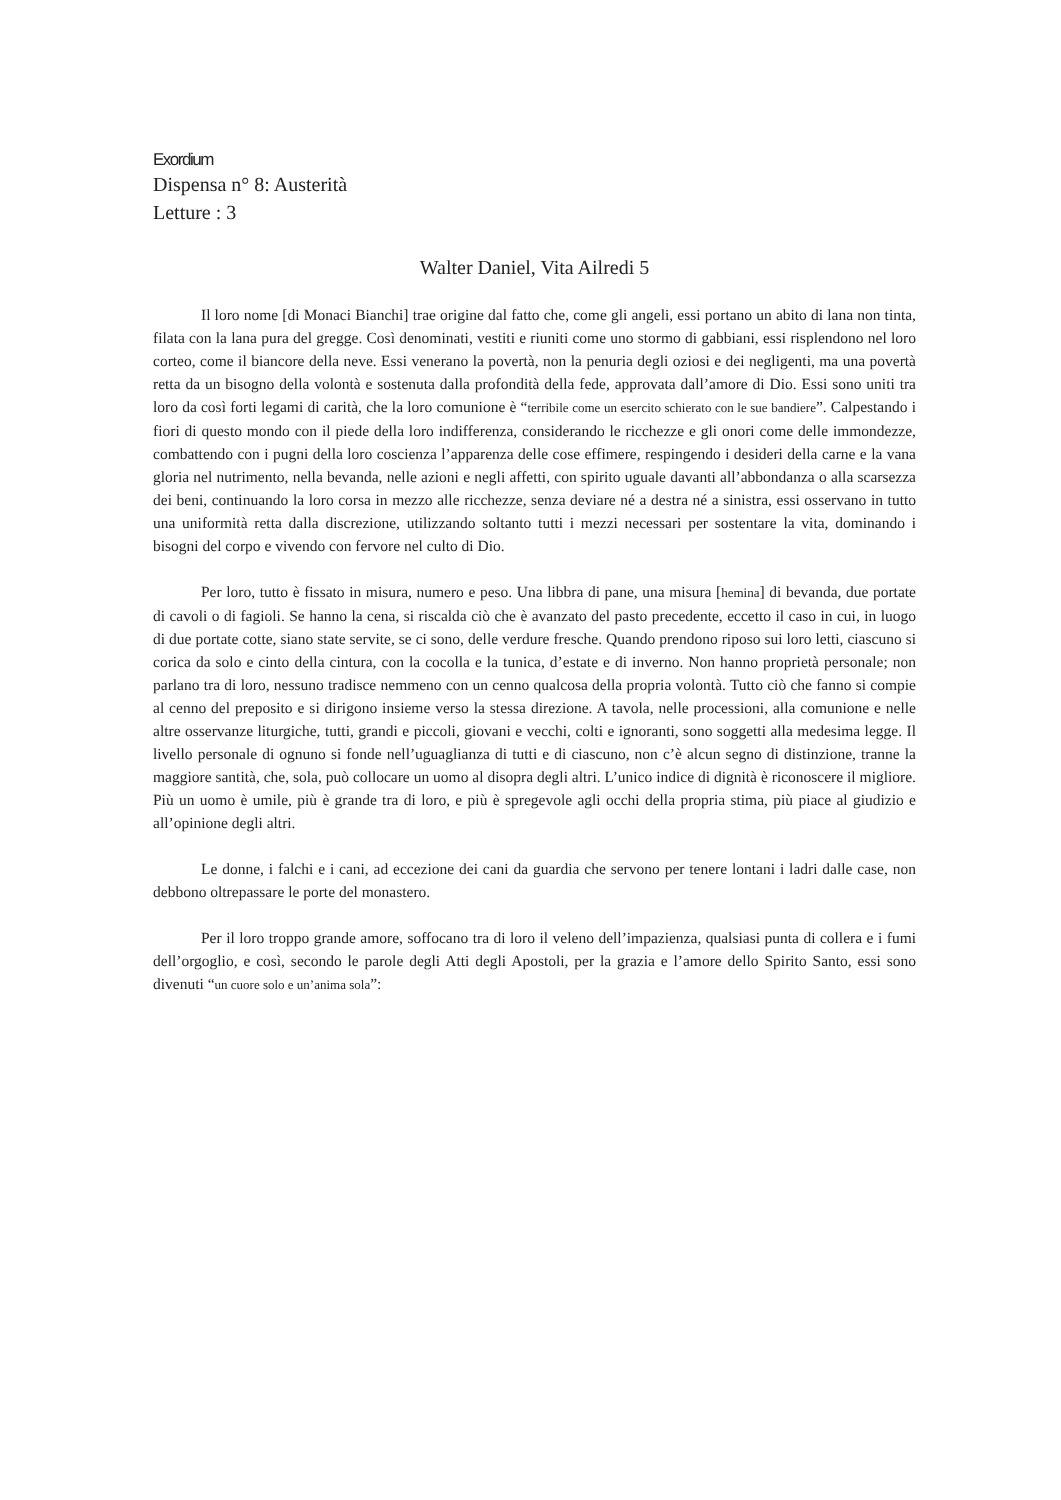Exordium
Dispensa n° 8: Austerità
Letture : 3
Walter Daniel, Vita Ailredi 5
Il loro nome [di Monaci Bianchi] trae origine dal fatto che, come gli angeli, essi portano un abito di lana non tinta, filata con la lana pura del gregge. Così denominati, vestiti e riuniti come uno stormo di gabbiani, essi risplendono nel loro corteo, come il biancore della neve. Essi venerano la povertà, non la penuria degli oziosi e dei negligenti, ma una povertà retta da un bisogno della volontà e sostenuta dalla profondità della fede, approvata dall’amore di Dio. Essi sono uniti tra loro da così forti legami di carità, che la loro comunione è “terribile come un esercito schierato con le sue bandiere”. Calpestando i fiori di questo mondo con il piede della loro indifferenza, considerando le ricchezze e gli onori come delle immondezze, combattendo con i pugni della loro coscienza l’apparenza delle cose effimere, respingendo i desideri della carne e la vana gloria nel nutrimento, nella bevanda, nelle azioni e negli affetti, con spirito uguale davanti all’abbondanza o alla scarsezza dei beni, continuando la loro corsa in mezzo alle ricchezze, senza deviare né a destra né a sinistra, essi osservano in tutto una uniformità retta dalla discrezione, utilizzando soltanto tutti i mezzi necessari per sostentare la vita, dominando i bisogni del corpo e vivendo con fervore nel culto di Dio.
Per loro, tutto è fissato in misura, numero e peso. Una libbra di pane, una misura [hemina] di bevanda, due portate di cavoli o di fagioli. Se hanno la cena, si riscalda ciò che è avanzato del pasto precedente, eccetto il caso in cui, in luogo di due portate cotte, siano state servite, se ci sono, delle verdure fresche. Quando prendono riposo sui loro letti, ciascuno si corica da solo e cinto della cintura, con la cocolla e la tunica, d’estate e di inverno. Non hanno proprietà personale; non parlano tra di loro, nessuno tradisce nemmeno con un cenno qualcosa della propria volontà. Tutto ciò che fanno si compie al cenno del preposito e si dirigono insieme verso la stessa direzione. A tavola, nelle processioni, alla comunione e nelle altre osservanze liturgiche, tutti, grandi e piccoli, giovani e vecchi, colti e ignoranti, sono soggetti alla medesima legge. Il livello personale di ognuno si fonde nell’uguaglianza di tutti e di ciascuno, non c’è alcun segno di distinzione, tranne la maggiore santità, che, sola, può collocare un uomo al disopra degli altri. L’unico indice di dignità è riconoscere il migliore. Più un uomo è umile, più è grande tra di loro, e più è spregevole agli occhi della propria stima, più piace al giudizio e all’opinione degli altri.
Le donne, i falchi e i cani, ad eccezione dei cani da guardia che servono per tenere lontani i ladri dalle case, non debbono oltrepassare le porte del monastero.
Per il loro troppo grande amore, soffocano tra di loro il veleno dell’impazienza, qualsiasi punta di collera e i fumi dell’orgoglio, e così, secondo le parole degli Atti degli Apostoli, per la grazia e l’amore dello Spirito Santo, essi sono divenuti “un cuore solo e un’anima sola”: